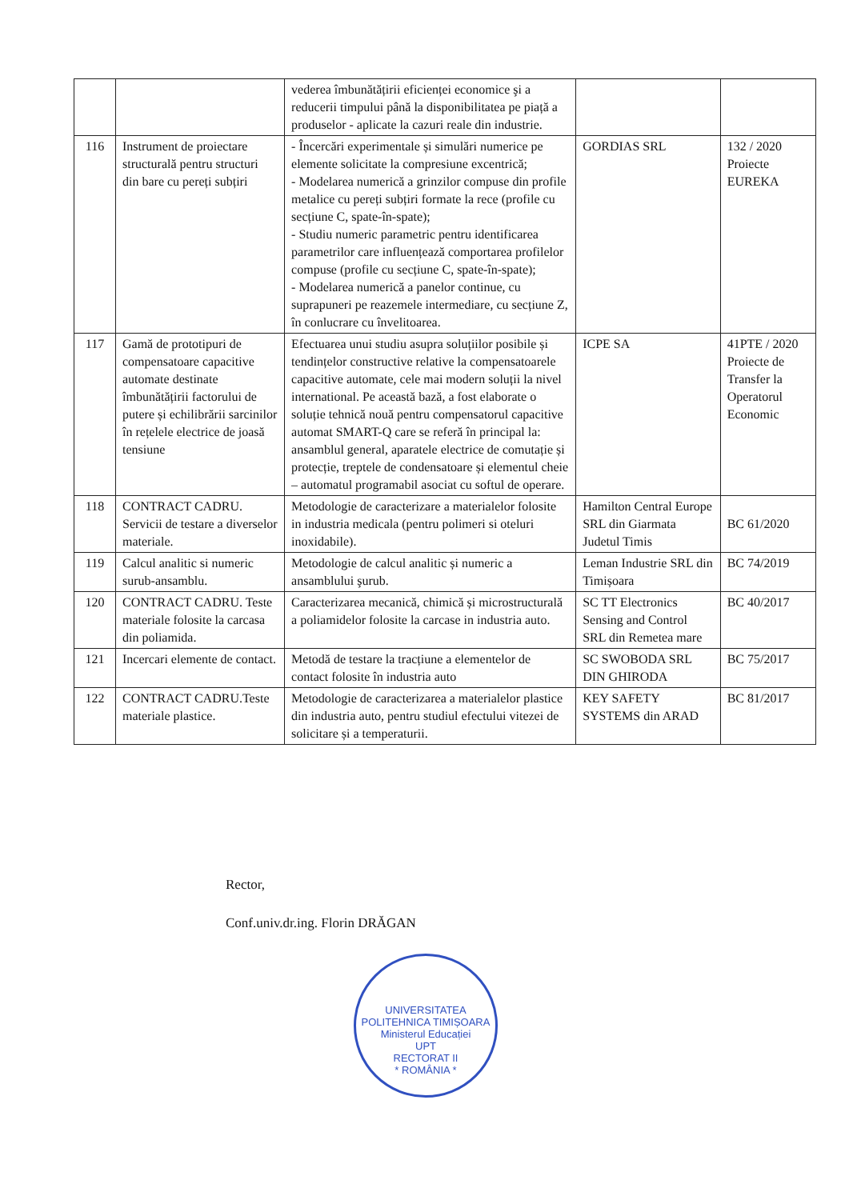| | | vederea îmbunătățirii eficienței economice şi a reducerii timpului până la disponibilitatea pe piață a produselor - aplicate la cazuri reale din industrie. | | |
| 116 | Instrument de proiectare structurală pentru structuri din bare cu pereți subțiri | - Încercări experimentale și simulări numerice pe elemente solicitate la compresiune excentrică; - Modelarea numerică a grinzilor compuse din profile metalice cu pereți subțiri formate la rece (profile cu secțiune C, spate-în-spate); - Studiu numeric parametric pentru identificarea parametrilor care influențează comportarea profilelor compuse (profile cu secțiune C, spate-în-spate); - Modelarea numerică a panelor continue, cu suprapuneri pe reazemele intermediare, cu secțiune Z, în conlucrare cu învelitoarea. | GORDIAS SRL | 132 / 2020 Proiecte EUREKA |
| 117 | Gamă de prototipuri de compensatoare capacitive automate destinate îmbunătățirii factorului de putere și echilibrării sarcinilor în rețelele electrice de joasă tensiune | Efectuarea unui studiu asupra soluțiilor posibile și tendințelor constructive relative la compensatoarele capacitive automate, cele mai modern soluții la nivel international. Pe această bază, a fost elaborate o soluție tehnică nouă pentru compensatorul capacitive automat SMART-Q care se referă în principal la: ansamblul general, aparatele electrice de comutație și protecție, treptele de condensatoare și elementul cheie – automatul programabil asociat cu softul de operare. | ICPE SA | 41PTE / 2020 Proiecte de Transfer la Operatorul Economic |
| 118 | CONTRACT CADRU. Servicii de testare a diverselor materiale. | Metodologie de caracterizare a materialelor folosite in industria medicala (pentru polimeri si oteluri inoxidabile). | Hamilton Central Europe SRL din Giarmata Judetul Timis | BC 61/2020 |
| 119 | Calcul analitic si numeric surub-ansamblu. | Metodologie de calcul analitic și numeric a ansamblului şurub. | Leman Industrie SRL din Timișoara | BC 74/2019 |
| 120 | CONTRACT CADRU. Teste materiale folosite la carcasa din poliamida. | Caracterizarea mecanică, chimică și microstructurală a poliamidelor folosite la carcase in industria auto. | SC TT Electronics Sensing and Control SRL din Remetea mare | BC 40/2017 |
| 121 | Incercari elemente de contact. | Metodă de testare la tracțiune a elementelor de contact folosite în industria auto | SC SWOBODA SRL DIN GHIRODA | BC 75/2017 |
| 122 | CONTRACT CADRU.Teste materiale plastice. | Metodologie de caracterizarea a materialelor plastice din industria auto, pentru studiul efectului vitezei de solicitare și a temperaturii. | KEY SAFETY SYSTEMS din ARAD | BC 81/2017 |
Rector,
Conf.univ.dr.ing. Florin DRĂGAN
UNIVERSITATEA POLITEHNICA TIMIȘOARA
Ministerul Educației
UPT
RECTORAT II
* ROMÂNIA *